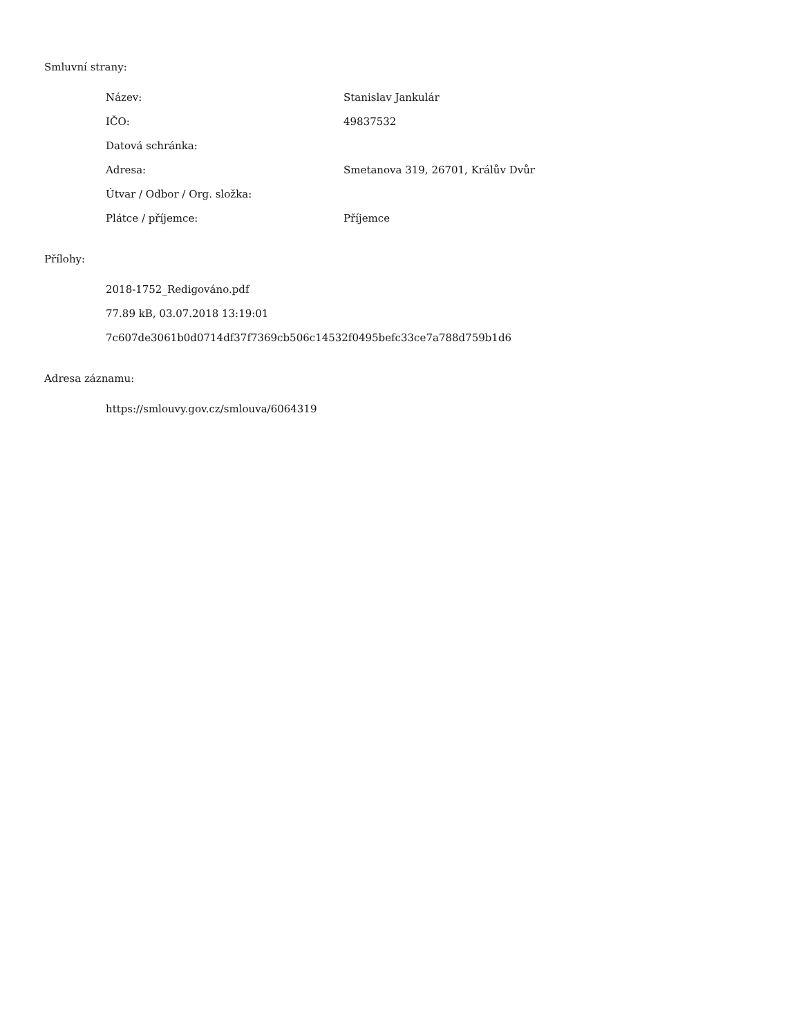Smluvní strany:
| Název: | Stanislav Jankulár |
| IČO: | 49837532 |
| Datová schránka: | |
| Adresa: | Smetanova 319, 26701, Králův Dvůr |
| Útvar / Odbor / Org. složka: | |
| Plátce / příjemce: | Příjemce |
Přílohy:
2018-1752_Redigováno.pdf
77.89 kB, 03.07.2018 13:19:01
7c607de3061b0d0714df37f7369cb506c14532f0495befc33ce7a788d759b1d6
Adresa záznamu:
https://smlouvy.gov.cz/smlouva/6064319